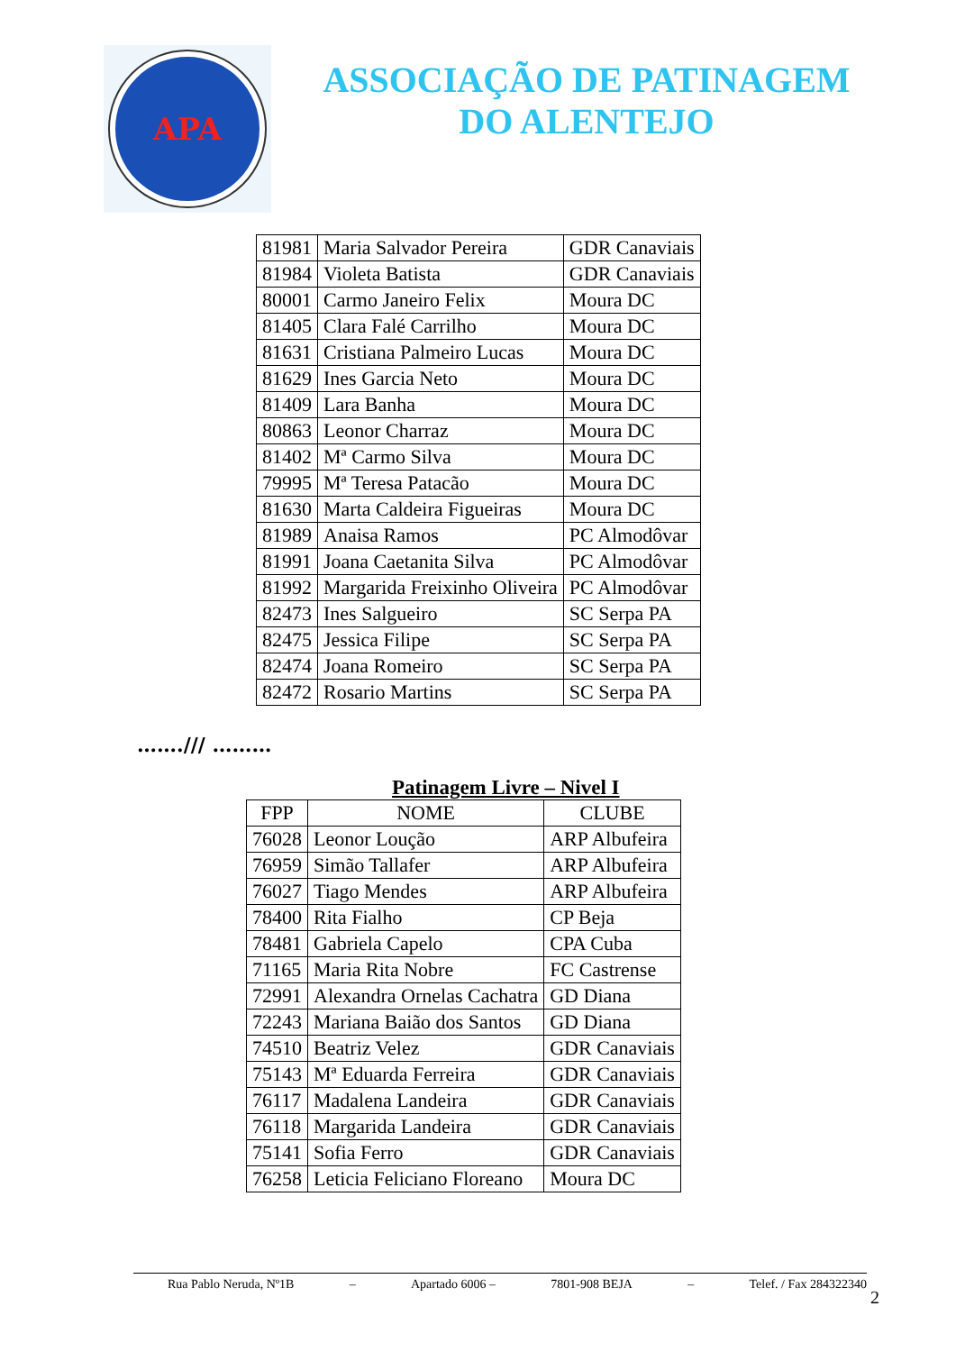APA
ASSOCIAÇÃO DE PATINAGEM
DO ALENTEJO
| 81981 | Maria Salvador Pereira | GDR Canaviais |
| 81984 | Violeta Batista | GDR Canaviais |
| 80001 | Carmo Janeiro Felix | Moura DC |
| 81405 | Clara Falé Carrilho | Moura DC |
| 81631 | Cristiana Palmeiro Lucas | Moura DC |
| 81629 | Ines Garcia Neto | Moura DC |
| 81409 | Lara Banha | Moura DC |
| 80863 | Leonor Charraz | Moura DC |
| 81402 | Mª Carmo Silva | Moura DC |
| 79995 | Mª Teresa Patacão | Moura DC |
| 81630 | Marta Caldeira Figueiras | Moura DC |
| 81989 | Anaisa Ramos | PC Almodôvar |
| 81991 | Joana Caetanita Silva | PC Almodôvar |
| 81992 | Margarida Freixinho Oliveira | PC Almodôvar |
| 82473 | Ines Salgueiro | SC Serpa PA |
| 82475 | Jessica Filipe | SC Serpa PA |
| 82474 | Joana Romeiro | SC Serpa PA |
| 82472 | Rosario Martins | SC Serpa PA |
……./// ………
Patinagem Livre – Nivel I
| FPP | NOME | CLUBE |
| --- | --- | --- |
| 76028 | Leonor Loução | ARP Albufeira |
| 76959 | Simão Tallafer | ARP Albufeira |
| 76027 | Tiago Mendes | ARP Albufeira |
| 78400 | Rita Fialho | CP Beja |
| 78481 | Gabriela Capelo | CPA Cuba |
| 71165 | Maria Rita Nobre | FC Castrense |
| 72991 | Alexandra Ornelas Cachatra | GD Diana |
| 72243 | Mariana Baião dos Santos | GD Diana |
| 74510 | Beatriz Velez | GDR Canaviais |
| 75143 | Mª Eduarda Ferreira | GDR Canaviais |
| 76117 | Madalena Landeira | GDR Canaviais |
| 76118 | Margarida Landeira | GDR Canaviais |
| 75141 | Sofia Ferro | GDR Canaviais |
| 76258 | Leticia Feliciano Floreano | Moura DC |
Rua Pablo Neruda, Nº1B – Apartado 6006 – 7801-908 BEJA – Telef. / Fax 284322340
2